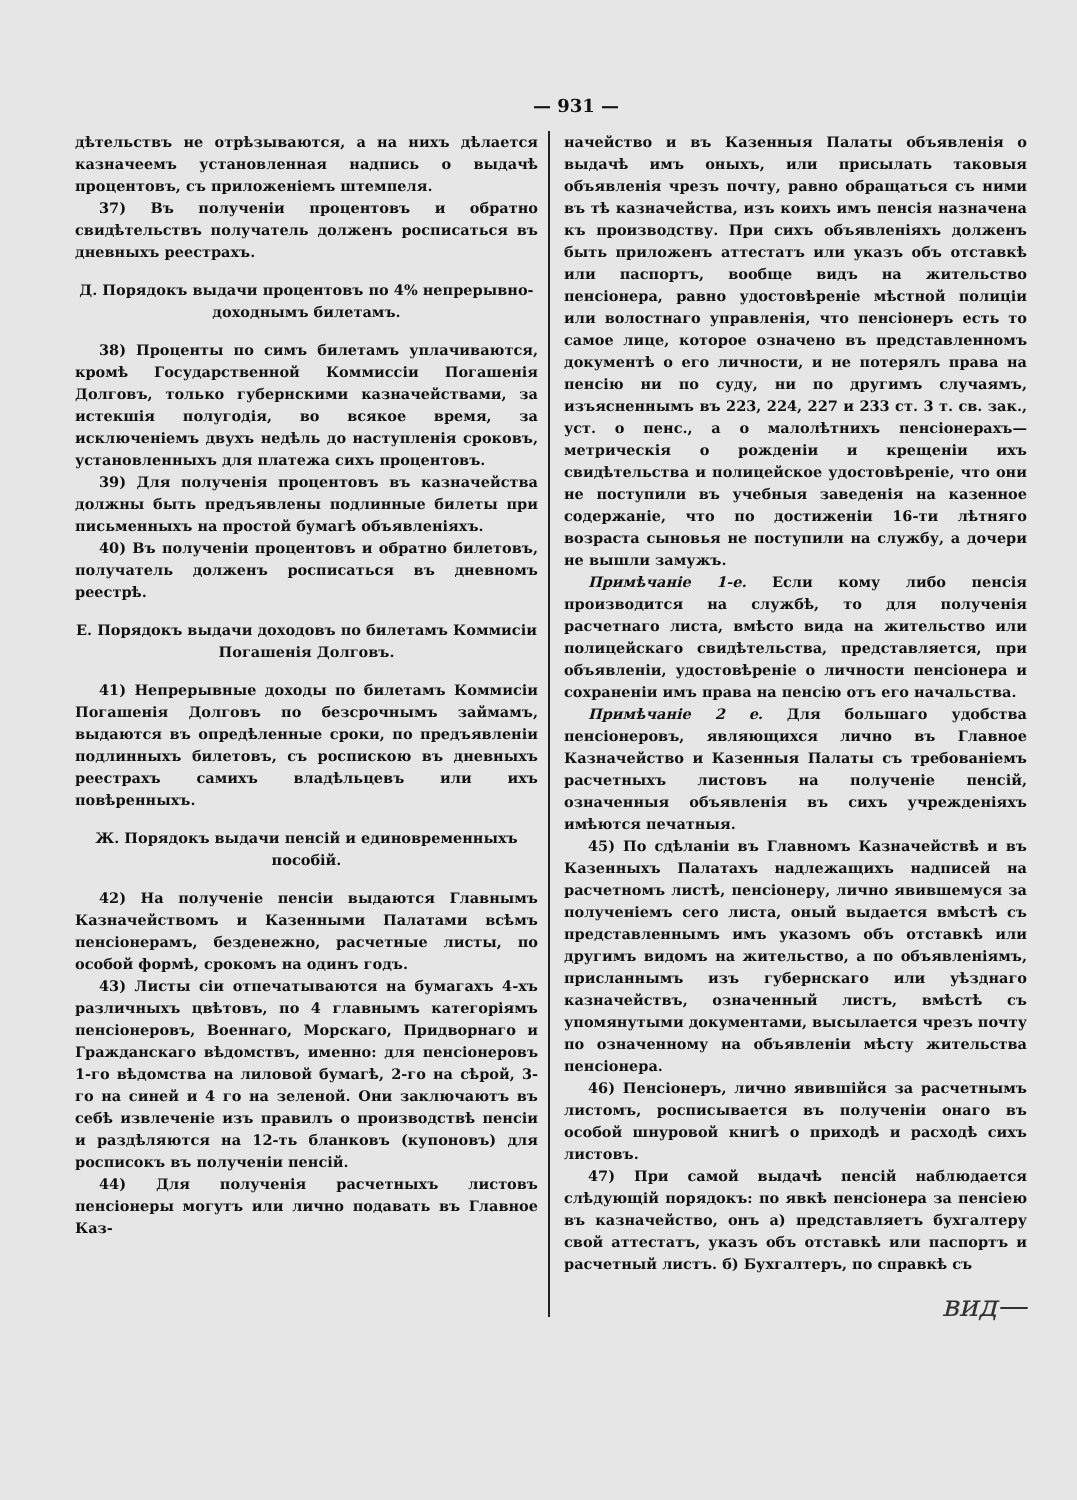— 931 —
дѣтельствъ не отрѣзываются, а на нихъ дѣлается казначеемъ установленная надпись о выдачѣ процентовъ, съ приложеніемъ штемпеля.
37) Въ полученіи процентовъ и обратно свидѣтельствъ получатель долженъ росписаться въ дневныхъ реестрахъ.
Д. Порядокъ выдачи процентовъ по 4% непрерывно-доходнымъ билетамъ.
38) Проценты по симъ билетамъ уплачиваются, кромѣ Государственной Коммиссіи Погашенія Долговъ, только губернскими казначействами, за истекшія полугодія, во всякое время, за исключеніемъ двухъ недѣль до наступленія сроковъ, установленныхъ для платежа сихъ процентовъ.
39) Для полученія процентовъ въ казначейства должны быть предъявлены подлинные билеты при письменныхъ на простой бумагѣ объявленіяхъ.
40) Въ полученіи процентовъ и обратно билетовъ, получатель долженъ росписаться въ дневномъ реестрѣ.
Е. Порядокъ выдачи доходовъ по билетамъ Коммисіи Погашенія Долговъ.
41) Непрерывные доходы по билетамъ Коммисіи Погашенія Долговъ по безсрочнымъ займамъ, выдаются въ опредѣленные сроки, по предъявленіи подлинныхъ билетовъ, съ роспискою въ дневныхъ реестрахъ самихъ владѣльцевъ или ихъ повѣренныхъ.
Ж. Порядокъ выдачи пенсій и единовременныхъ пособій.
42) На полученіе пенсіи выдаются Главнымъ Казначействомъ и Казенными Палатами всѣмъ пенсіонерамъ, безденежно, расчетные листы, по особой формѣ, срокомъ на одинъ годъ.
43) Листы сіи отпечатываются на бумагахъ 4-хъ различныхъ цвѣтовъ, по 4 главнымъ категоріямъ пенсіонеровъ, Военнаго, Морскаго, Придворнаго и Гражданскаго вѣдомствъ, именно: для пенсіонеровъ 1-го вѣдомства на лиловой бумагѣ, 2-го на сѣрой, 3-го на синей и 4 го на зеленой. Они заключаютъ въ себѣ извлеченіе изъ правилъ о производствѣ пенсіи и раздѣляются на 12-ть бланковъ (купоновъ) для росписокъ въ полученіи пенсій.
44) Для полученія расчетныхъ листовъ пенсіонеры могутъ или лично подавать въ Главное Каз-
начейство и въ Казенныя Палаты объявленія о выдачѣ имъ оныхъ, или присылать таковыя объявленія чрезъ почту, равно обращаться съ ними въ тѣ казначейства, изъ коихъ имъ пенсія назначена къ производству. При сихъ объявленіяхъ долженъ быть приложенъ аттестатъ или указъ объ отставкѣ или паспортъ, вообще видъ на жительство пенсіонера, равно удостовѣреніе мѣстной полиціи или волостнаго управленія, что пенсіонеръ есть то самое лице, которое означено въ представленномъ документѣ о его личности, и не потерялъ права на пенсію ни по суду, ни по другимъ случаямъ, изъясненнымъ въ 223, 224, 227 и 233 ст. 3 т. св. зак., уст. о пенс., а о малолѣтнихъ пенсіонерахъ—метрическія о рожденіи и крещеніи ихъ свидѣтельства и полицейское удостовѣреніе, что они не поступили въ учебныя заведенія на казенное содержаніе, что по достиженіи 16-ти лѣтняго возраста сыновья не поступили на службу, а дочери не вышли замужъ.
Примѣчаніе 1-е. Если кому либо пенсія производится на службѣ, то для полученія расчетнаго листа, вмѣсто вида на жительство или полицейскаго свидѣтельства, представляется, при объявленіи, удостовѣреніе о личности пенсіонера и сохраненіи имъ права на пенсію отъ его начальства.
Примѣчаніе 2 е. Для большаго удобства пенсіонеровъ, являющихся лично въ Главное Казначейство и Казенныя Палаты съ требованіемъ расчетныхъ листовъ на полученіе пенсій, означенныя объявленія въ сихъ учрежденіяхъ имѣются печатныя.
45) По сдѣланіи въ Главномъ Казначействѣ и въ Казенныхъ Палатахъ надлежащихъ надписей на расчетномъ листѣ, пенсіонеру, лично явившемуся за полученіемъ сего листа, оный выдается вмѣстѣ съ представленнымъ имъ указомъ объ отставкѣ или другимъ видомъ на жительство, а по объявленіямъ, присланнымъ изъ губернскаго или уѣзднаго казначействъ, означенный листъ, вмѣстѣ съ упомянутыми документами, высылается чрезъ почту по означенному на объявленіи мѣсту жительства пенсіонера.
46) Пенсіонеръ, лично явившійся за расчетнымъ листомъ, росписывается въ полученіи онаго въ особой шнуровой книгѣ о приходѣ и расходѣ сихъ листовъ.
47) При самой выдачѣ пенсій наблюдается слѣдующій порядокъ: по явкѣ пенсіонера за пенсіею въ казначейство, онъ а) представляетъ бухгалтеру свой аттестатъ, указъ объ отставкѣ или паспортъ и расчетный листъ. б) Бухгалтеръ, по справкѣ съ
вид—